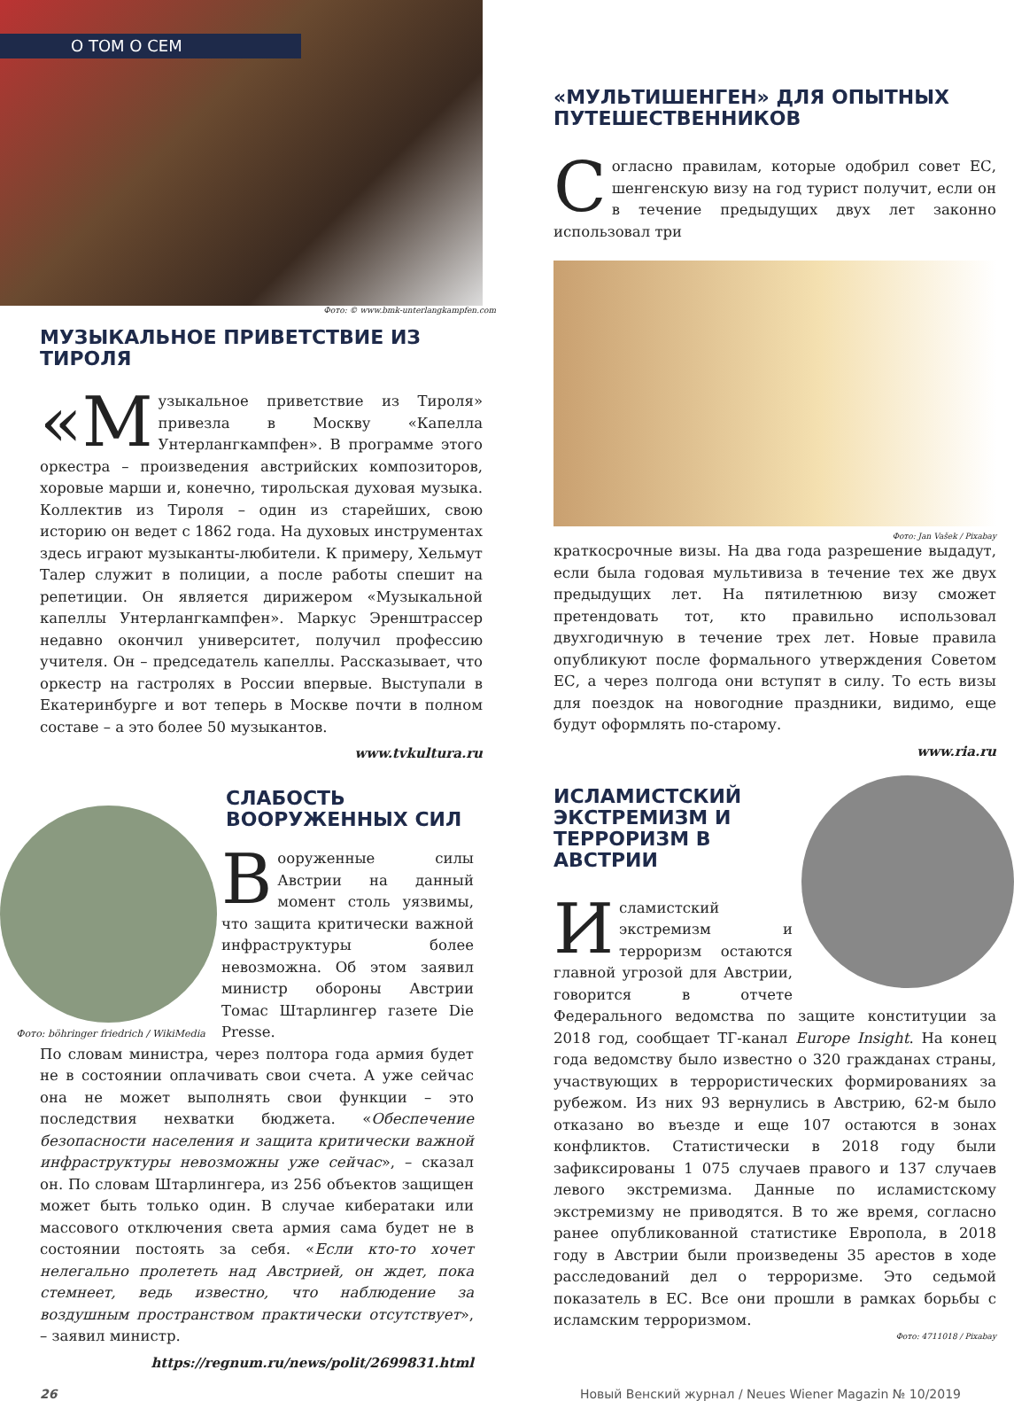О ТОМ О СЕМ
Фото: © www.bmk-unterlangkampfen.com
МУЗЫКАЛЬНОЕ ПРИВЕТСТВИЕ ИЗ ТИРОЛЯ
«М узыкальное приветствие из Тироля» привезла в Москву «Капелла Унтерлангкампфен». В программе этого оркестра – произведения австрийских композиторов, хоровые марши и, конечно, тирольская духовая музыка. Коллектив из Тироля – один из старейших, свою историю он ведет с 1862 года. На духовых инструментах здесь играют музыканты-любители. К примеру, Хельмут Талер служит в полиции, а после работы спешит на репетиции. Он является дирижером «Музыкальной капеллы Унтерлангкампфен». Маркус Эренштрассер недавно окончил университет, получил профессию учителя. Он – председатель капеллы. Рассказывает, что оркестр на гастролях в России впервые. Выступали в Екатеринбурге и вот теперь в Москве почти в полном составе – а это более 50 музыкантов.
www.tvkultura.ru
Фото: böhringer friedrich / WikiMedia
СЛАБОСТЬ
ВООРУЖЕННЫХ СИЛ
Вооруженные силы Австрии на данный момент столь уязвимы, что защита критически важной инфраструктуры более невозможна. Об этом заявил министр обороны Австрии Томас Штарлингер газете Die Presse.
По словам министра, через полтора года армия будет не в состоянии оплачивать свои счета. А уже сейчас она не может выполнять свои функции – это последствия нехватки бюджета. «Обеспечение безопасности населения и защита критически важной инфраструктуры невозможны уже сейчас», – сказал он. По словам Штарлингера, из 256 объектов защищен может быть только один. В случае кибератаки или массового отключения света армия сама будет не в состоянии постоять за себя. «Если кто-то хочет нелегально пролететь над Австрией, он ждет, пока стемнеет, ведь известно, что наблюдение за воздушным пространством практически отсутствует», – заявил министр.
https://regnum.ru/news/polit/2699831.html
«МУЛЬТИШЕНГЕН» ДЛЯ ОПЫТНЫХ ПУТЕШЕСТВЕННИКОВ
Согласно правилам, которые одобрил совет ЕС, шенгенскую визу на год турист получит, если он в течение предыдущих двух лет законно использовал три
Фото: Jan Vašek / Pixabay
краткосрочные визы. На два года разрешение выдадут, если была годовая мультивиза в течение тех же двух предыдущих лет. На пятилетнюю визу сможет претендовать тот, кто правильно использовал двухгодичную в течение трех лет. Новые правила опубликуют после формального утверждения Советом ЕС, а через полгода они вступят в силу. То есть визы для поездок на новогодние праздники, видимо, еще будут оформлять по-старому.
www.ria.ru
ИСЛАМИСТСКИЙ ЭКСТРЕМИЗМ И ТЕРРОРИЗМ В АВСТРИИ
Исламистский экстремизм и терроризм остаются главной угрозой для Австрии, говорится в отчете Федерального ведомства по защите конституции за 2018 год, сообщает ТГ-канал Europe Insight. На конец года ведомству было известно о 320 гражданах страны, участвующих в террористических формированиях за рубежом. Из них 93 вернулись в Австрию, 62-м было отказано во въезде и еще 107 остаются в зонах конфликтов. Статистически в 2018 году были зафиксированы 1 075 случаев правого и 137 случаев левого экстремизма. Данные по исламистскому экстремизму не приводятся. В то же время, согласно ранее опубликованной статистике Европола, в 2018 году в Австрии были произведены 35 арестов в ходе расследований дел о терроризме. Это седьмой показатель в ЕС. Все они прошли в рамках борьбы с исламским терроризмом.
Фото: 4711018 / Pixabay
26 Новый Венский журнал / Neues Wiener Magazin № 10/2019